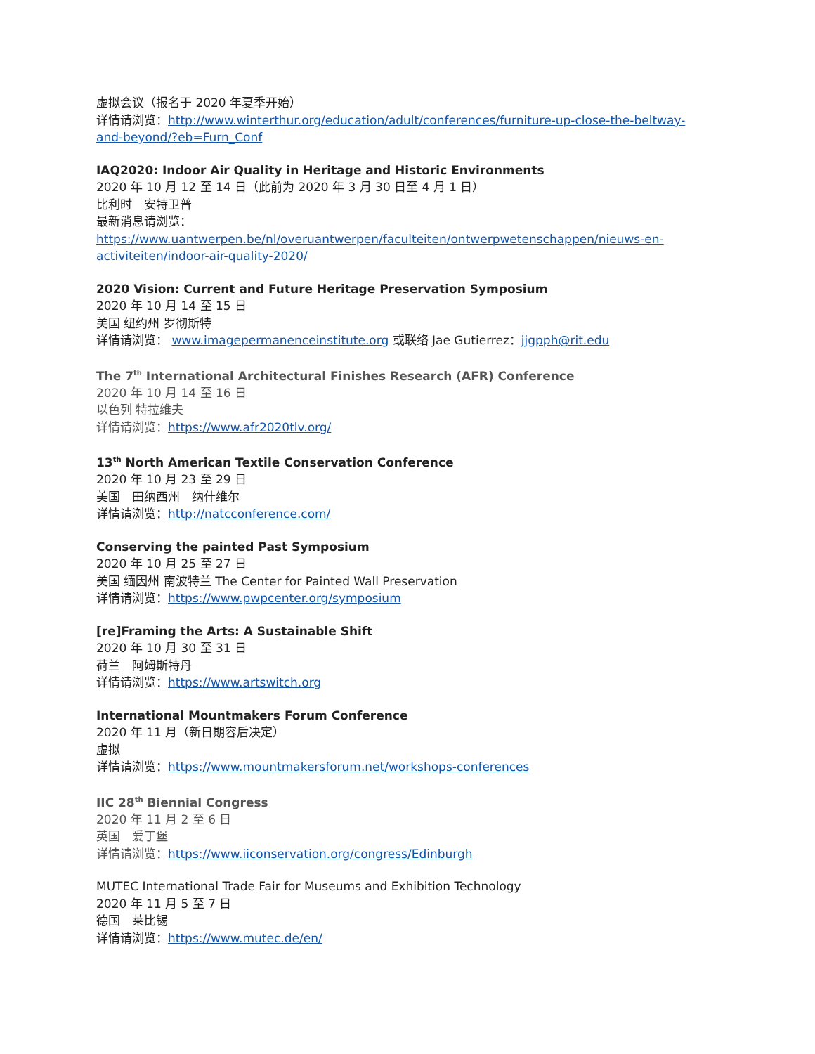虚拟会议（报名于 2020 年夏季开始）
详情请浏览：http://www.winterthur.org/education/adult/conferences/furniture-up-close-the-beltway-and-beyond/?eb=Furn_Conf
IAQ2020: Indoor Air Quality in Heritage and Historic Environments
2020 年 10 月 12 至 14 日（此前为 2020 年 3 月 30 日至 4 月 1 日）
比利时　安特卫普
最新消息请浏览：
https://www.uantwerpen.be/nl/overuantwerpen/faculteiten/ontwerpwetenschappen/nieuws-en-activiteiten/indoor-air-quality-2020/
2020 Vision: Current and Future Heritage Preservation Symposium
2020 年 10 月 14 至 15 日
美国 纽约州 罗彻斯特
详情请浏览： www.imagepermanenceinstitute.org 或联络 Jae Gutierrez：jjgpph@rit.edu
The 7<sup>th</sup> International Architectural Finishes Research (AFR) Conference
2020 年 10 月 14 至 16 日
以色列 特拉维夫
详情请浏览：https://www.afr2020tlv.org/
13<sup>th</sup> North American Textile Conservation Conference
2020 年 10 月 23 至 29 日
美国　田纳西州　纳什维尔
详情请浏览：http://natcconference.com/
Conserving the painted Past Symposium
2020 年 10 月 25 至 27 日
美国 缅因州 南波特兰 The Center for Painted Wall Preservation
详情请浏览：https://www.pwpcenter.org/symposium
[re]Framing the Arts: A Sustainable Shift
2020 年 10 月 30 至 31 日
荷兰　阿姆斯特丹
详情请浏览：https://www.artswitch.org
International Mountmakers Forum Conference
2020 年 11 月（新日期容后决定）
虚拟
详情请浏览：https://www.mountmakersforum.net/workshops-conferences
IIC 28<sup>th</sup> Biennial Congress
2020 年 11 月 2 至 6 日
英国　爱丁堡
详情请浏览：https://www.iiconservation.org/congress/Edinburgh
MUTEC International Trade Fair for Museums and Exhibition Technology
2020 年 11 月 5 至 7 日
德国　莱比锡
详情请浏览：https://www.mutec.de/en/